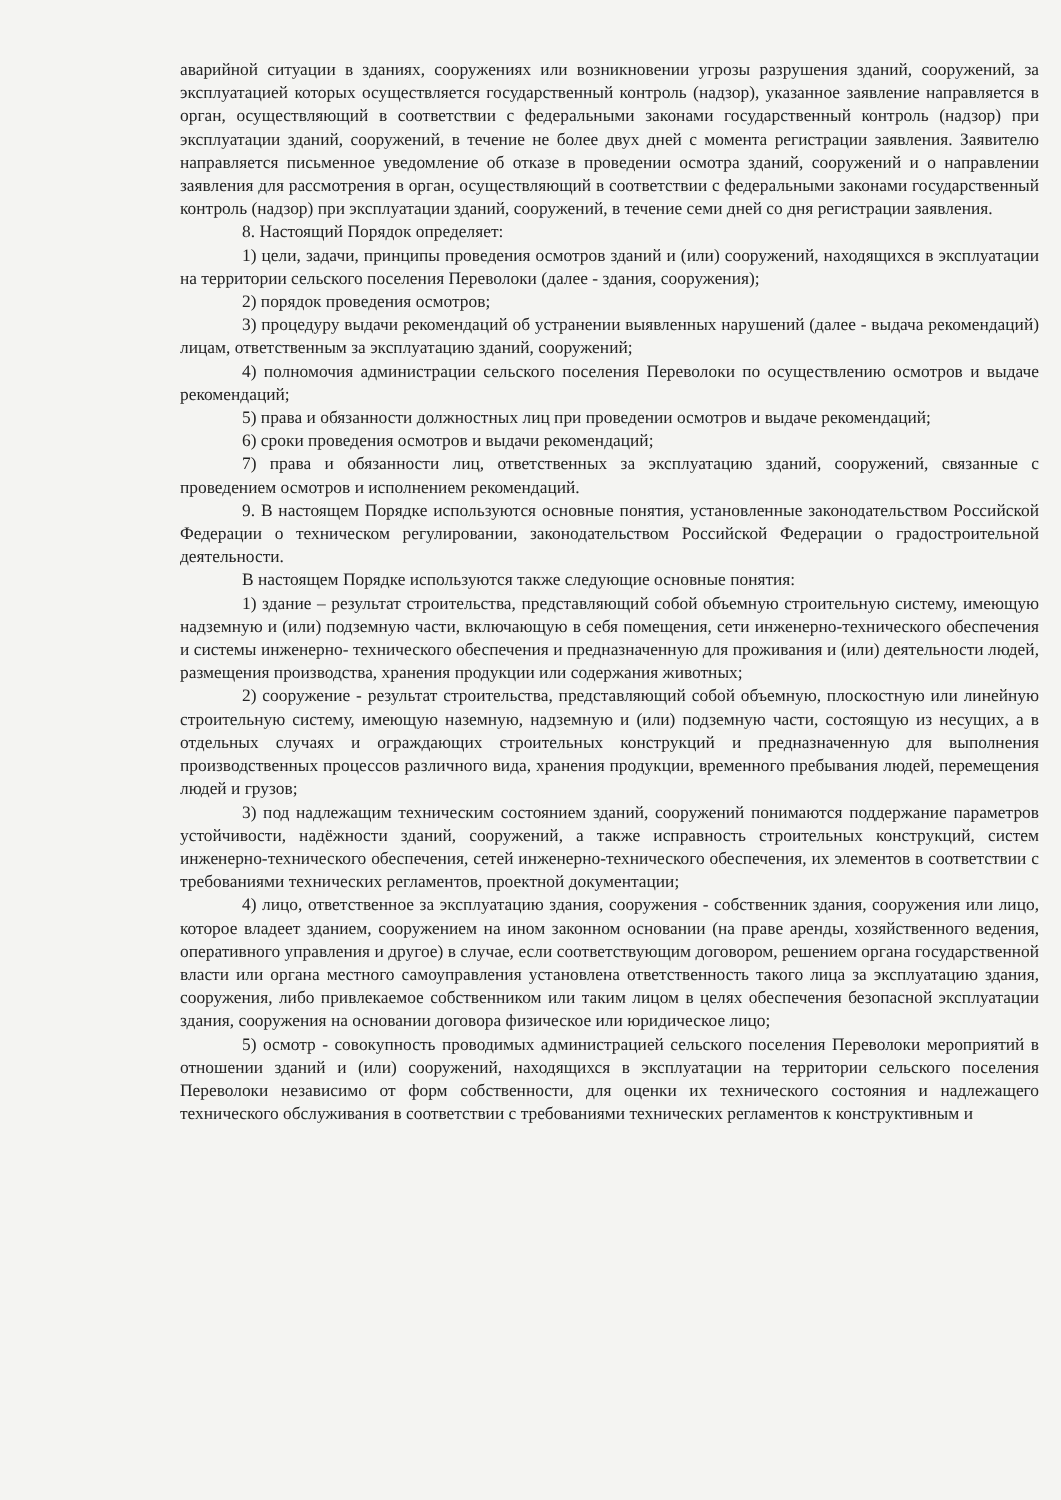аварийной ситуации в зданиях, сооружениях или возникновении угрозы разрушения зданий, сооружений, за эксплуатацией которых осуществляется государственный контроль (надзор), указанное заявление направляется в орган, осуществляющий в соответствии с федеральными законами государственный контроль (надзор) при эксплуатации зданий, сооружений, в течение не более двух дней с момента регистрации заявления. Заявителю направляется письменное уведомление об отказе в проведении осмотра зданий, сооружений и о направлении заявления для рассмотрения в орган, осуществляющий в соответствии с федеральными законами государственный контроль (надзор) при эксплуатации зданий, сооружений, в течение семи дней со дня регистрации заявления.
8. Настоящий Порядок определяет:
1) цели, задачи, принципы проведения осмотров зданий и (или) сооружений, находящихся в эксплуатации на территории сельского поселения Переволоки (далее - здания, сооружения);
2) порядок проведения осмотров;
3) процедуру выдачи рекомендаций об устранении выявленных нарушений (далее - выдача рекомендаций) лицам, ответственным за эксплуатацию зданий, сооружений;
4) полномочия администрации сельского поселения Переволоки по осуществлению осмотров и выдаче рекомендаций;
5) права и обязанности должностных лиц при проведении осмотров и выдаче рекомендаций;
6) сроки проведения осмотров и выдачи рекомендаций;
7) права и обязанности лиц, ответственных за эксплуатацию зданий, сооружений, связанные с проведением осмотров и исполнением рекомендаций.
9. В настоящем Порядке используются основные понятия, установленные законодательством Российской Федерации о техническом регулировании, законодательством Российской Федерации о градостроительной деятельности.
В настоящем Порядке используются также следующие основные понятия:
1) здание – результат строительства, представляющий собой объемную строительную систему, имеющую надземную и (или) подземную части, включающую в себя помещения, сети инженерно-технического обеспечения и системы инженерно- технического обеспечения и предназначенную для проживания и (или) деятельности людей, размещения производства, хранения продукции или содержания животных;
2) сооружение - результат строительства, представляющий собой объемную, плоскостную или линейную строительную систему, имеющую наземную, надземную и (или) подземную части, состоящую из несущих, а в отдельных случаях и ограждающих строительных конструкций и предназначенную для выполнения производственных процессов различного вида, хранения продукции, временного пребывания людей, перемещения людей и грузов;
3) под надлежащим техническим состоянием зданий, сооружений понимаются поддержание параметров устойчивости, надёжности зданий, сооружений, а также исправность строительных конструкций, систем инженерно-технического обеспечения, сетей инженерно-технического обеспечения, их элементов в соответствии с требованиями технических регламентов, проектной документации;
4) лицо, ответственное за эксплуатацию здания, сооружения - собственник здания, сооружения или лицо, которое владеет зданием, сооружением на ином законном основании (на праве аренды, хозяйственного ведения, оперативного управления и другое) в случае, если соответствующим договором, решением органа государственной власти или органа местного самоуправления установлена ответственность такого лица за эксплуатацию здания, сооружения, либо привлекаемое собственником или таким лицом в целях обеспечения безопасной эксплуатации здания, сооружения на основании договора физическое или юридическое лицо;
5) осмотр - совокупность проводимых администрацией сельского поселения Переволоки мероприятий в отношении зданий и (или) сооружений, находящихся в эксплуатации на территории сельского поселения Переволоки независимо от форм собственности, для оценки их технического состояния и надлежащего технического обслуживания в соответствии с требованиями технических регламентов к конструктивным и